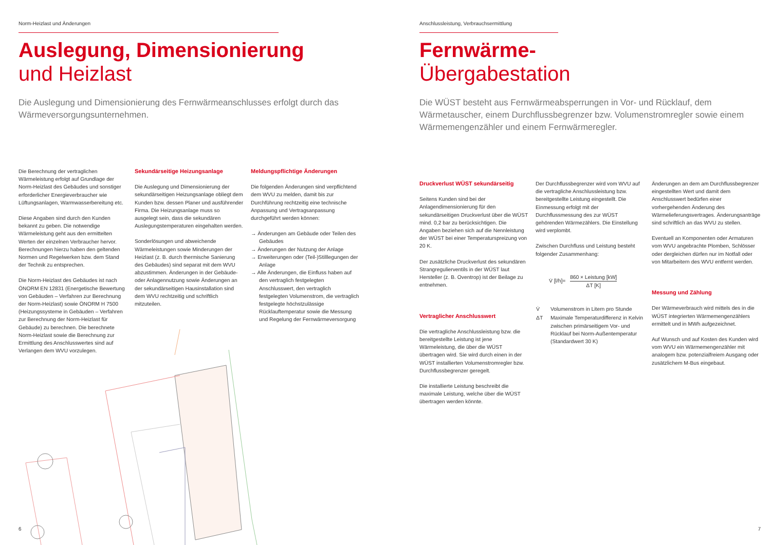Norm-Heizlast und Änderungen
Auslegung, Dimensionierung
und Heizlast
Die Auslegung und Dimensionierung des Fernwärmeanschlusses erfolgt durch das Wärmeversorgungsunternehmen.
Die Berechnung der vertraglichen Wärmeleistung erfolgt auf Grundlage der Norm-Heizlast des Gebäudes und sonstiger erforderlicher Energieverbraucher wie Lüftungsanlagen, Warmwasserbereitung etc.
Diese Angaben sind durch den Kunden bekannt zu geben. Die notwendige Wärmeleistung geht aus den ermittelten Werten der einzelnen Verbraucher hervor. Berechnungen hierzu haben den geltenden Normen und Regelwerken bzw. dem Stand der Technik zu entsprechen.
Die Norm-Heizlast des Gebäudes ist nach ÖNORM EN 12831 (Energetische Bewertung von Gebäuden – Verfahren zur Berechnung der Norm-Heizlast) sowie ÖNORM H 7500 (Heizungssysteme in Gebäuden – Verfahren zur Berechnung der Norm-Heizlast für Gebäude) zu berechnen. Die berechnete Norm-Heizlast sowie die Berechnung zur Ermittlung des Anschlusswertes sind auf Verlangen dem WVU vorzulegen.
Sekundärseitige Heizungsanlage
Die Auslegung und Dimensionierung der sekundärseitigen Heizungsanlage obliegt dem Kunden bzw. dessen Planer und ausführender Firma. Die Heizungsanlage muss so ausgelegt sein, dass die sekundären Auslegungstemperaturen eingehalten werden.
Sonderlösungen und abweichende Wärmeleistungen sowie Minderungen der Heizlast (z. B. durch thermische Sanierung des Gebäudes) sind separat mit dem WVU abzustimmen. Änderungen in der Gebäude- oder Anlagennutzung sowie Änderungen an der sekundärseitigen Hausinstallation sind dem WVU rechtzeitig und schriftlich mitzuteilen.
Meldungspflichtige Änderungen
Die folgenden Änderungen sind verpflichtend dem WVU zu melden, damit bis zur Durchführung rechtzeitig eine technische Anpassung und Vertragsanpassung durchgeführt werden können:
→ Änderungen am Gebäude oder Teilen des Gebäudes
→ Änderungen der Nutzung der Anlage
→ Erweiterungen oder (Teil-)Stilllegungen der Anlage
→ Alle Änderungen, die Einfluss haben auf den vertraglich festgelegten Anschlusswert, den vertraglich festgelegten Volumenstrom, die vertraglich festgelegte höchstzulässige Rücklauftemperatur sowie die Messung und Regelung der Fernwärmeversorgung
6
Anschlussleistung, Verbrauchsermittlung
Fernwärme-
Übergabestation
Die WÜST besteht aus Fernwärmeabsperrungen in Vor- und Rücklauf, dem Wärmetauscher, einem Durchflussbegrenzer bzw. Volumenstromregler sowie einem Wärmemengenzähler und einem Fernwärmeregler.
Druckverlust WÜST sekundärseitig
Seitens Kunden sind bei der Anlagendimensionierung für den sekundärseitigen Druckverlust über die WÜST mind. 0,2 bar zu berücksichtigen. Die Angaben beziehen sich auf die Nennleistung der WÜST bei einer Temperaturspreizung von 20 K.
Der zusätzliche Druckverlust des sekundären Strangregulierventils in der WÜST laut Hersteller (z. B. Oventrop) ist der Beilage zu entnehmen.
Vertraglicher Anschlusswert
Die vertragliche Anschlussleistung bzw. die bereitgestellte Leistung ist jene Wärmeleistung, die über die WÜST übertragen wird. Sie wird durch einen in der WÜST installierten Volumenstromregler bzw. Durchflussbegrenzer geregelt.
Die installierte Leistung beschreibt die maximale Leistung, welche über die WÜST übertragen werden könnte.
Der Durchflussbegrenzer wird vom WVU auf die vertragliche Anschlussleistung bzw. bereitgestellte Leistung eingestellt. Die Einmessung erfolgt mit der Durchflussmessung des zur WÜST gehörenden Wärmezählers. Die Einstellung wird verplombt.
Zwischen Durchfluss und Leistung besteht folgender Zusammenhang:
V̇ [l/h]= 860 × Leistung [kW] ΔT [K]
| V̇ | Volumenstrom in Litern pro Stunde |
| ΔT | Maximale Temperaturdifferenz in Kelvin zwischen primärseitigem Vor- und Rücklauf bei Norm-Außentemperatur (Standardwert 30 K) |
Änderungen an dem am Durchflussbegrenzer eingestellten Wert und damit dem Anschlusswert bedürfen einer vorhergehenden Änderung des Wärmelieferungsvertrages. Änderungsanträge sind schriftlich an das WVU zu stellen.
Eventuell an Komponenten oder Armaturen vom WVU angebrachte Plomben, Schlösser oder dergleichen dürfen nur im Notfall oder von Mitarbeitern des WVU entfernt werden.
Messung und Zählung
Der Wärmeverbrauch wird mittels des in die WÜST integrierten Wärmemengenzählers ermittelt und in MWh aufgezeichnet.
Auf Wunsch und auf Kosten des Kunden wird vom WVU ein Wärmemengenzähler mit analogem bzw. potenzialfreiem Ausgang oder zusätzlichem M-Bus eingebaut.
7